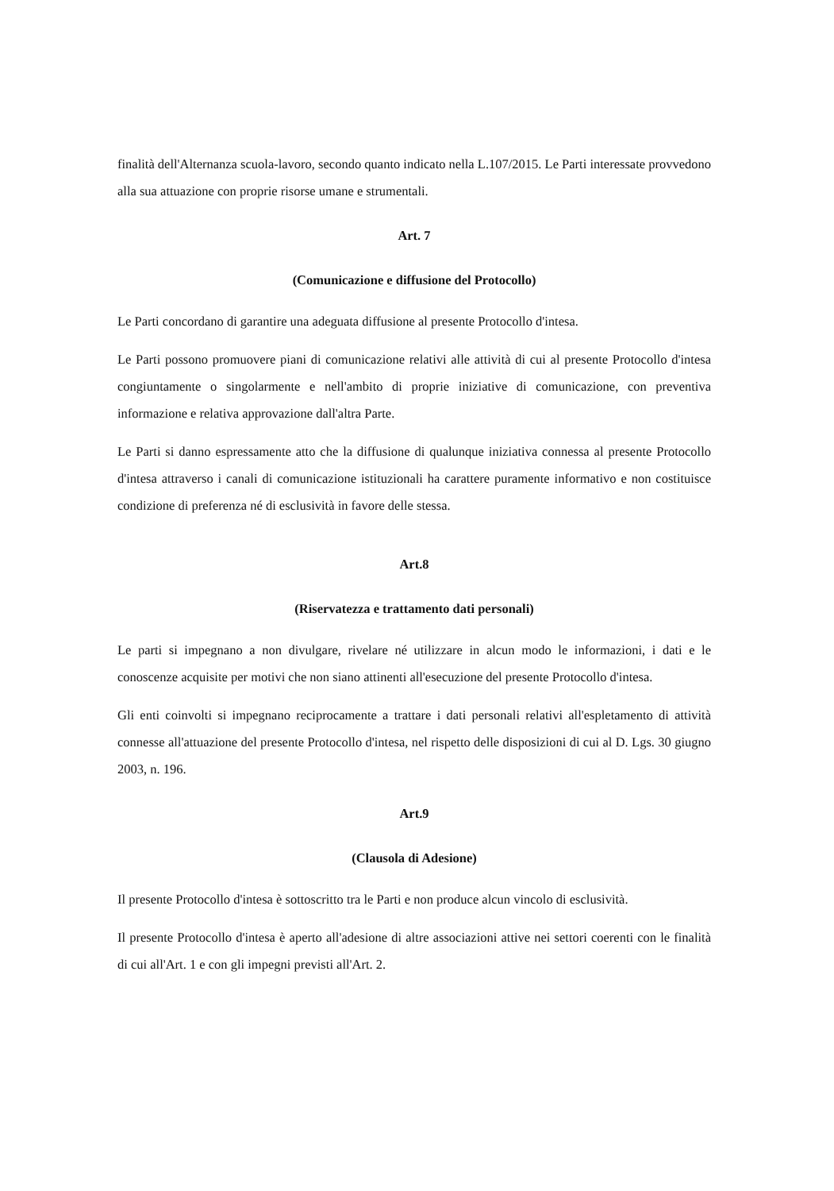finalità dell'Alternanza scuola-lavoro, secondo quanto indicato nella L.107/2015. Le Parti interessate provvedono alla sua attuazione con proprie risorse umane e strumentali.
Art. 7
(Comunicazione e diffusione del Protocollo)
Le Parti concordano di garantire una adeguata diffusione al presente Protocollo d'intesa.
Le Parti possono promuovere piani di comunicazione relativi alle attività di cui al presente Protocollo d'intesa congiuntamente o singolarmente e nell'ambito di proprie iniziative di comunicazione, con preventiva informazione e relativa approvazione dall'altra Parte.
Le Parti si danno espressamente atto che la diffusione di qualunque iniziativa connessa al presente Protocollo d'intesa attraverso i canali di comunicazione istituzionali ha carattere puramente informativo e non costituisce condizione di preferenza né di esclusività in favore delle stessa.
Art.8
(Riservatezza e trattamento dati personali)
Le parti si impegnano a non divulgare, rivelare né utilizzare in alcun modo le informazioni, i dati e le conoscenze acquisite per motivi che non siano attinenti all'esecuzione del presente Protocollo d'intesa.
Gli enti coinvolti si impegnano reciprocamente a trattare i dati personali relativi all'espletamento di attività connesse all'attuazione del presente Protocollo d'intesa, nel rispetto delle disposizioni di cui al D. Lgs. 30 giugno 2003, n. 196.
Art.9
(Clausola di Adesione)
Il presente Protocollo d'intesa è sottoscritto tra le Parti e non produce alcun vincolo di esclusività.
Il presente Protocollo d'intesa è aperto all'adesione di altre associazioni attive nei settori coerenti con le finalità di cui all'Art. 1 e con gli impegni previsti all'Art. 2.